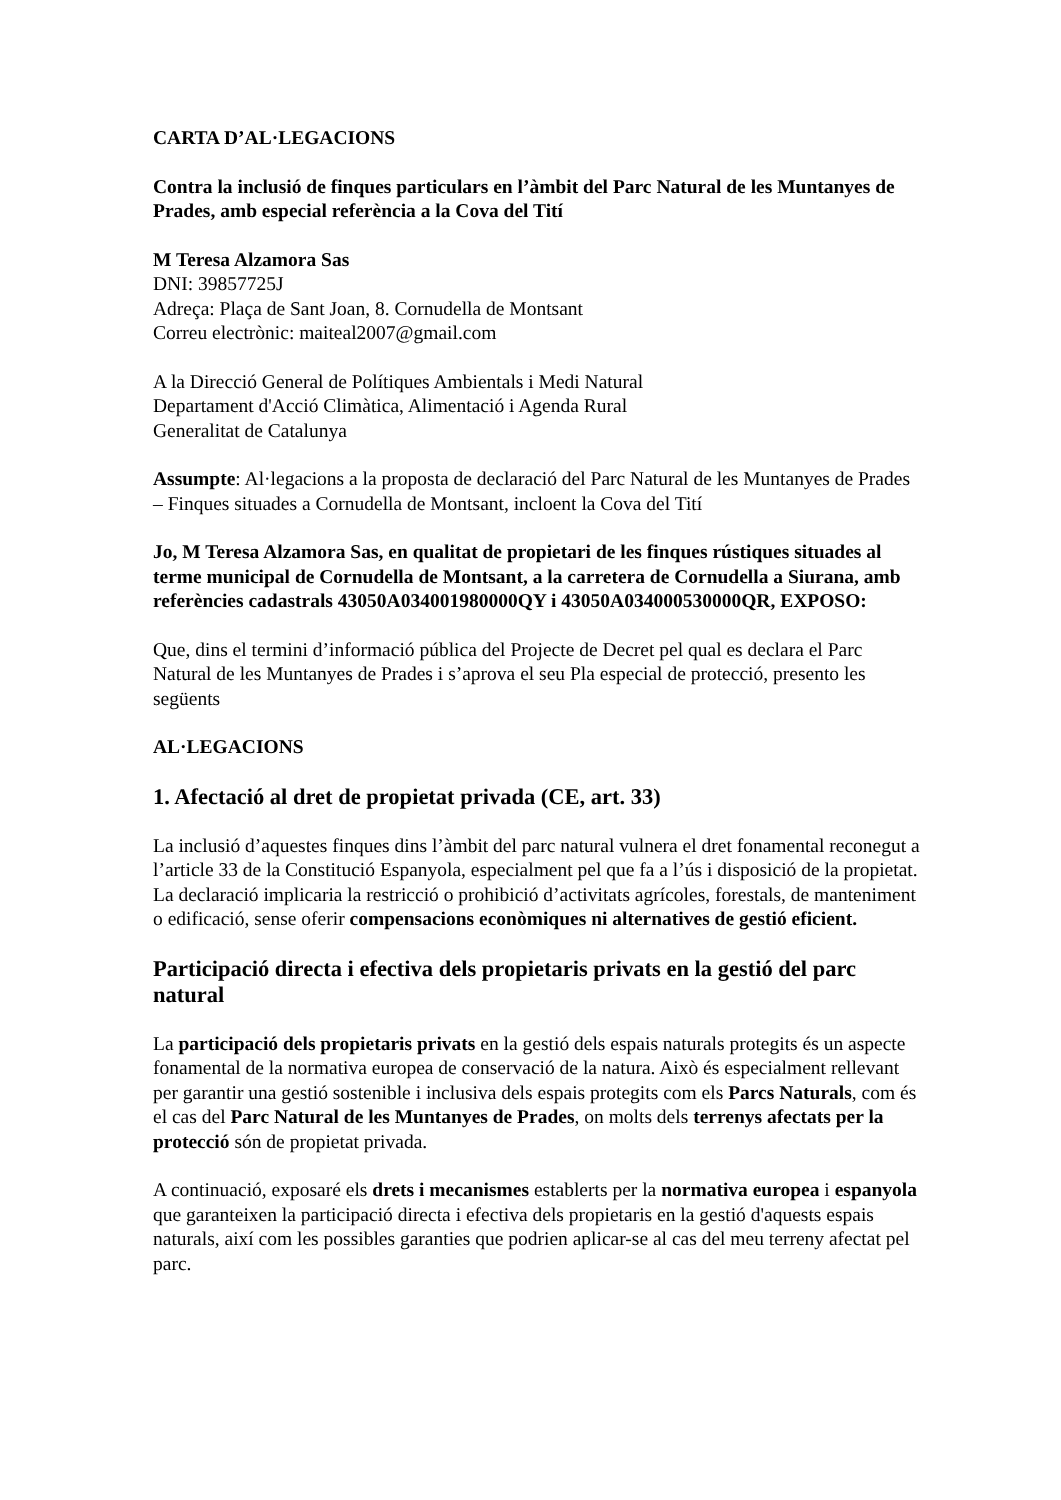CARTA D’AL·LEGACIONS
Contra la inclusió de finques particulars en l’àmbit del Parc Natural de les Muntanyes de Prades, amb especial referència a la Cova del Tití
M Teresa Alzamora Sas
DNI: 39857725J
Adreça: Plaça de Sant Joan, 8. Cornudella de Montsant
Correu electrònic: maiteal2007@gmail.com
A la Direcció General de Polítiques Ambientals i Medi Natural
Departament d'Acció Climàtica, Alimentació i Agenda Rural
Generalitat de Catalunya
Assumpte: Al·legacions a la proposta de declaració del Parc Natural de les Muntanyes de Prades – Finques situades a Cornudella de Montsant, incloent la Cova del Tití
Jo, M Teresa Alzamora Sas, en qualitat de propietari de les finques rústiques situades al terme municipal de Cornudella de Montsant, a la carretera de Cornudella a Siurana, amb referències cadastrals 43050A034001980000QY i 43050A034000530000QR, EXPOSO:
Que, dins el termini d’informació pública del Projecte de Decret pel qual es declara el Parc Natural de les Muntanyes de Prades i s’aprova el seu Pla especial de protecció, presento les següents
AL·LEGACIONS
1. Afectació al dret de propietat privada (CE, art. 33)
La inclusió d’aquestes finques dins l’àmbit del parc natural vulnera el dret fonamental reconegut a l’article 33 de la Constitució Espanyola, especialment pel que fa a l’ús i disposició de la propietat. La declaració implicaria la restricció o prohibició d’activitats agrícoles, forestals, de manteniment o edificació, sense oferir compensacions econòmiques ni alternatives de gestió eficient.
Participació directa i efectiva dels propietaris privats en la gestió del parc natural
La participació dels propietaris privats en la gestió dels espais naturals protegits és un aspecte fonamental de la normativa europea de conservació de la natura. Això és especialment rellevant per garantir una gestió sostenible i inclusiva dels espais protegits com els Parcs Naturals, com és el cas del Parc Natural de les Muntanyes de Prades, on molts dels terrenys afectats per la protecció són de propietat privada.
A continuació, exposaré els drets i mecanismes establerts per la normativa europea i espanyola que garanteixen la participació directa i efectiva dels propietaris en la gestió d'aquests espais naturals, així com les possibles garanties que podrien aplicar-se al cas del meu terreny afectat pel parc.